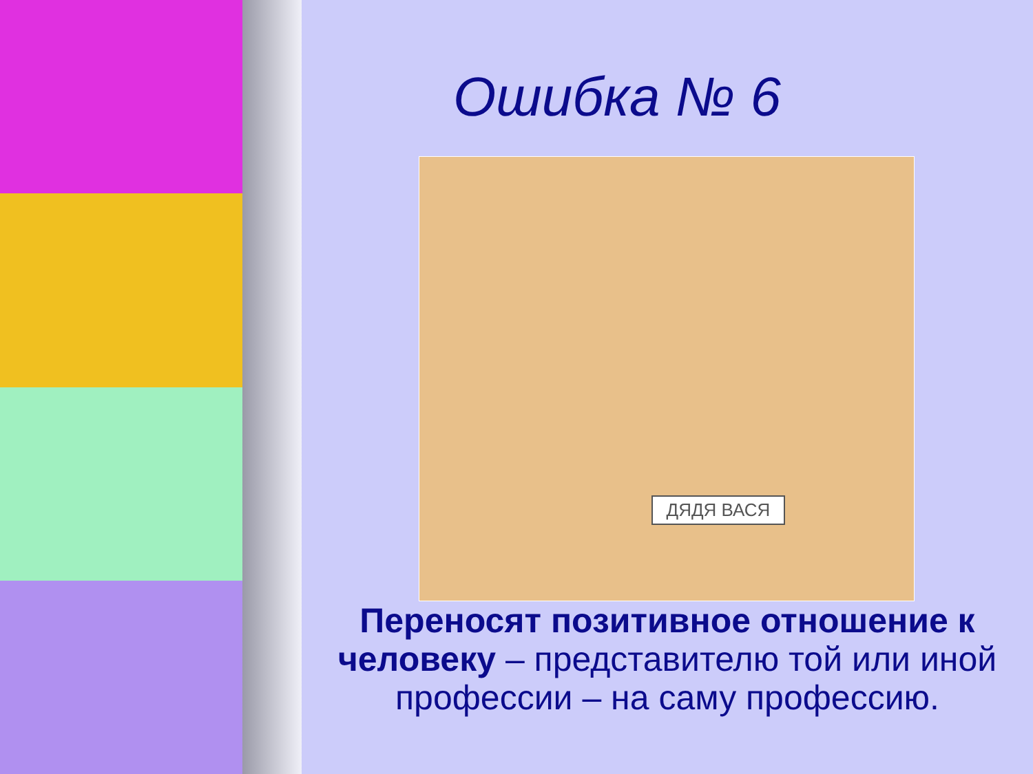Ошибка № 6
ДЯДЯ ВАСЯ
Переносят позитивное отношение к человеку – представителю той или иной профессии – на саму профессию.